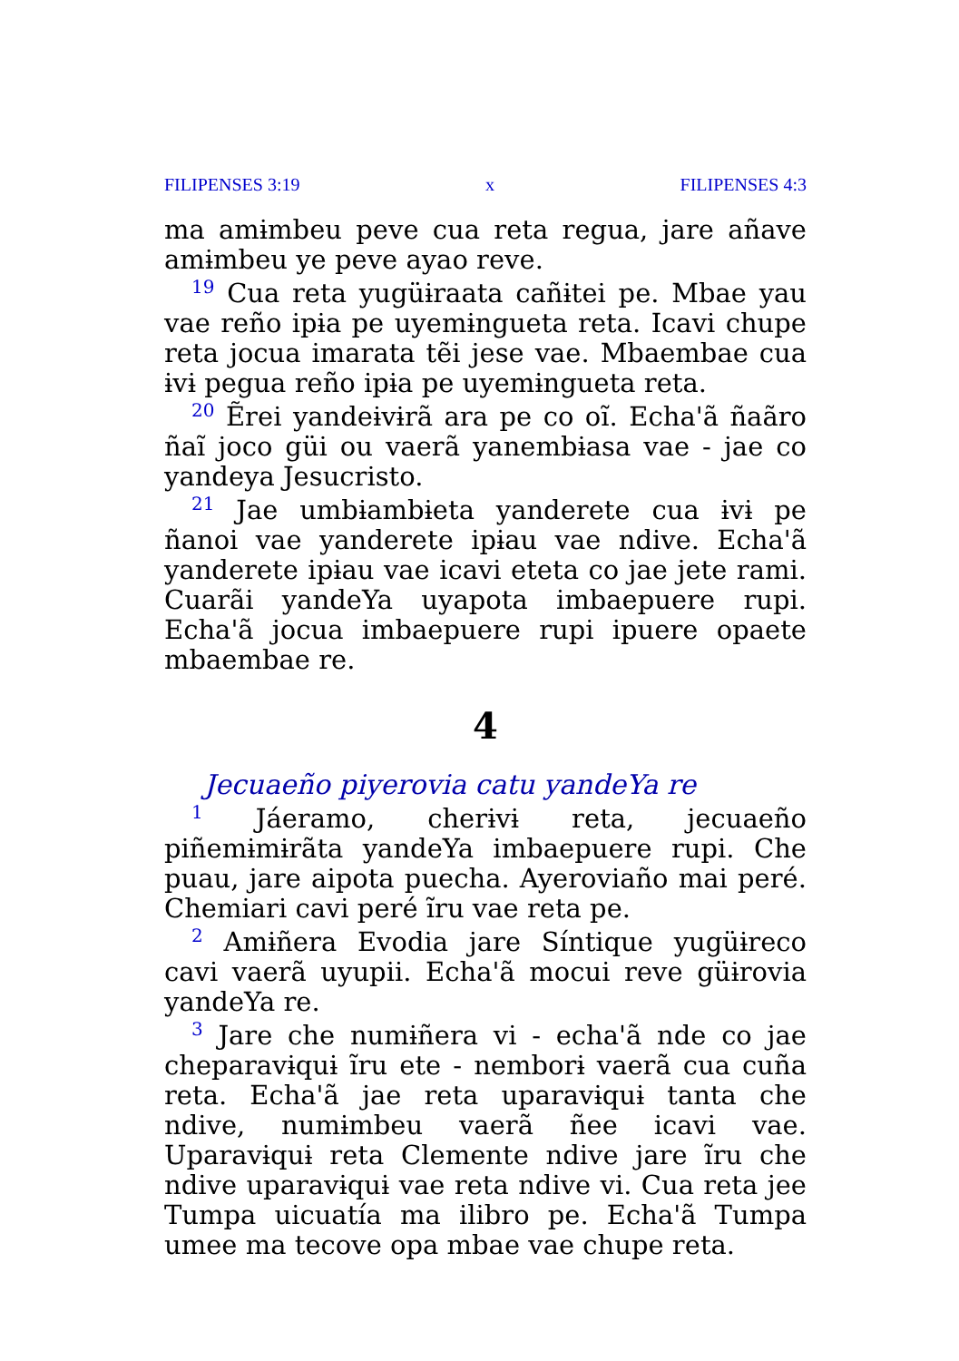FILIPENSES 3:19 x FILIPENSES 4:3
ma amɨmbeu peve cua reta regua, jare añave amɨmbeu ye peve ayao reve.
<sup>19</sup> Cua reta yugüɨraata cañɨtei pe. Mbae yau vae reño ipɨa pe uyemɨngueta reta. Icavi chupe reta jocua imarata tẽi jese vae. Mbaembae cua ɨvɨ pegua reño ipɨa pe uyemɨngueta reta.
<sup>20</sup> Ẽrei yandeɨvɨrã ara pe co oĩ. Echa'ã ñaãro ñaĩ joco güi ou vaerã yanembɨasa vae - jae co yandeya Jesucristo.
<sup>21</sup> Jae umbɨambɨeta yanderete cua ɨvɨ pe ñanoi vae yanderete ipɨau vae ndive. Echa'ã yanderete ipɨau vae icavi eteta co jae jete rami. Cuarãi yandeYa uyapota imbaepuere rupi. Echa'ã jocua imbaepuere rupi ipuere opaete mbaembae re.
4
Jecuaeño piyerovia catu yandeYa re
<sup>1</sup> Jáeramo, cherɨvɨ reta, jecuaeño piñemɨmɨrãta yandeYa imbaepuere rupi. Che puau, jare aipota puecha. Ayeroviaño mai peré. Chemiari cavi peré ĩru vae reta pe.
<sup>2</sup> Amɨñera Evodia jare Síntique yugüɨreco cavi vaerã uyupii. Echa'ã mocui reve güɨrovia yandeYa re.
<sup>3</sup> Jare che numɨñera vi - echa'ã nde co jae cheparavɨquɨ ĩru ete - nemborɨ vaerã cua cuña reta. Echa'ã jae reta uparavɨquɨ tanta che ndive, numɨmbeu vaerã ñee icavi vae. Uparavɨquɨ reta Clemente ndive jare ĩru che ndive uparavɨquɨ vae reta ndive vi. Cua reta jee Tumpa uicuatía ma ilibro pe. Echa'ã Tumpa umee ma tecove opa mbae vae chupe reta.